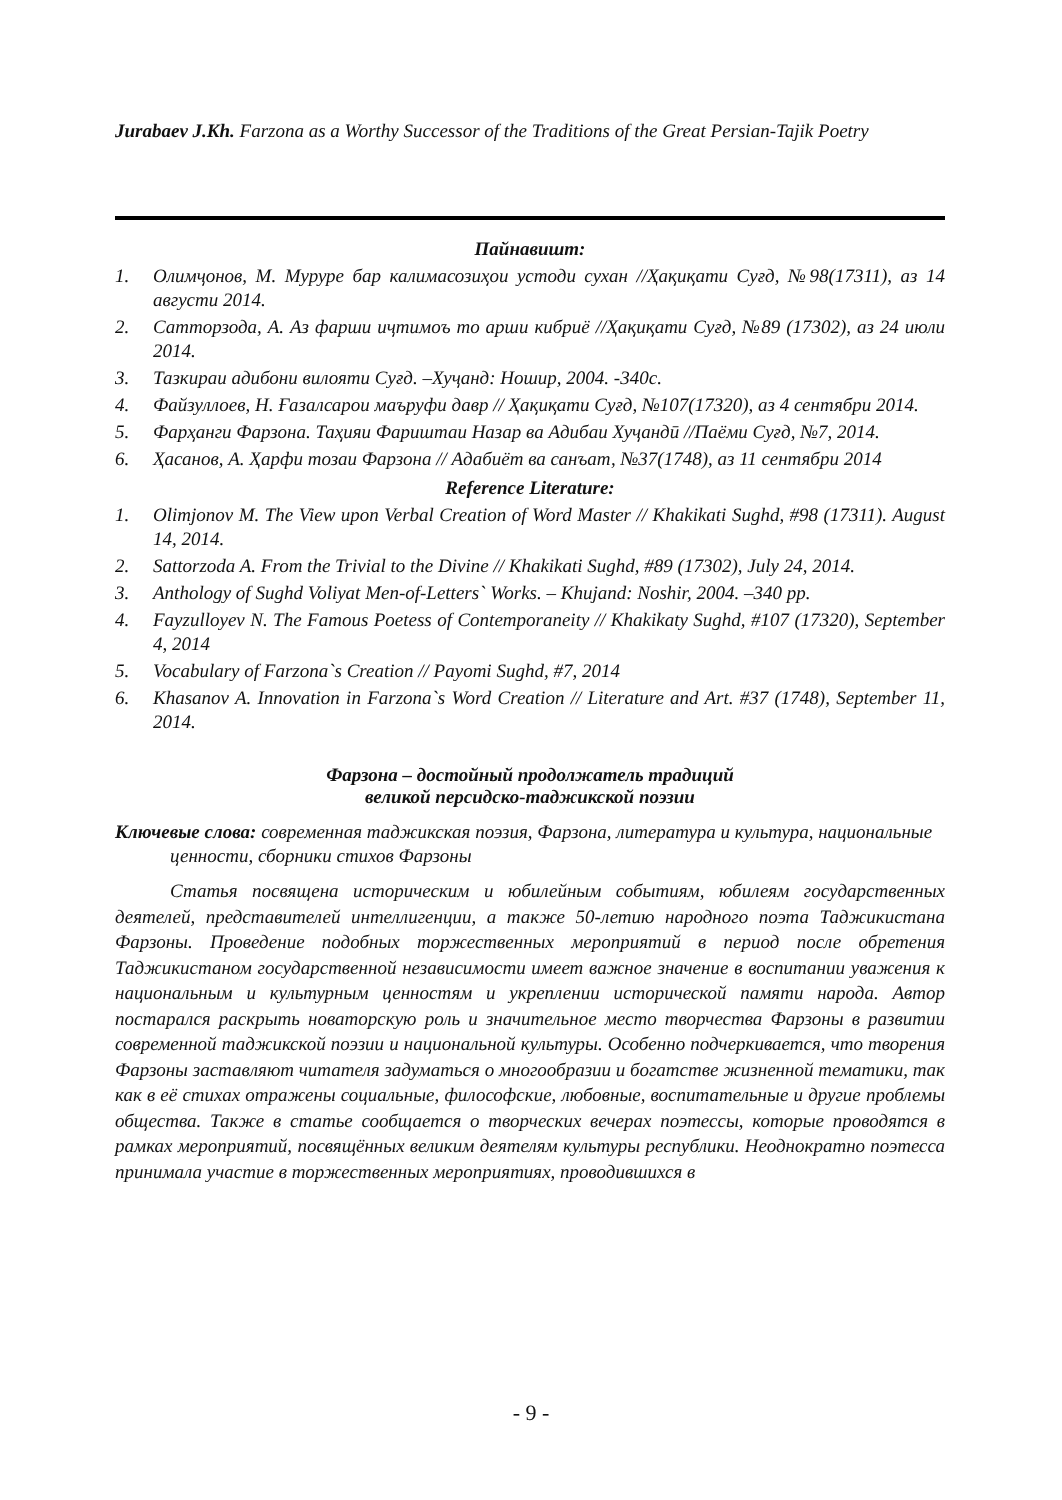Jurabaev J.Kh. Farzona as a Worthy Successor of the Traditions of the Great Persian-Tajik Poetry
Пайнавишт:
1. Олимҷонов, М. Муруре бар калимасозиҳои устоди сухан //Ҳақиқати Суғд, №98(17311), аз 14 августи 2014.
2. Сатторзода, А. Аз фарши иҷтимоъ то арши кибриё //Ҳақиқати Суғд, №89 (17302), аз 24 июли 2014.
3. Тазкираи адибони вилояти Суғд. –Хуҷанд: Ношир, 2004. -340с.
4. Файзуллоев, Н. Ғазалсарои маъруфи давр // Ҳақиқати Суғд, №107(17320), аз 4 сентябри 2014.
5. Фарҳанги Фарзона. Таҳияи Фариштаи Назар ва Адибаи Хуҷандӣ //Паёми Суғд, №7, 2014.
6. Ҳасанов, А. Ҳарфи тозаи Фарзона // Адабиёт ва санъат, №37(1748), аз 11 сентябри 2014
Reference Literature:
1. Olimjonov M. The View upon Verbal Creation of Word Master // Khakikati Sughd, #98 (17311). August 14, 2014.
2. Sattorzoda A. From the Trivial to the Divine // Khakikati Sughd, #89 (17302), July 24, 2014.
3. Anthology of Sughd Voliyat Men-of-Letters` Works. – Khujand: Noshir, 2004. –340 pp.
4. Fayzulloyev N. The Famous Poetess of Contemporaneity // Khakikaty Sughd, #107 (17320), September 4, 2014
5. Vocabulary of Farzona`s Creation // Payomi Sughd, #7, 2014
6. Khasanov A. Innovation in Farzona`s Word Creation // Literature and Art. #37 (1748), September 11, 2014.
Фарзона – достойный продолжатель традиций
великой персидско-таджикской поэзии
Ключевые слова: современная таджикская поэзия, Фарзона, литература и культура, национальные ценности, сборники стихов Фарзоны
Статья посвящена историческим и юбилейным событиям, юбилеям государственных деятелей, представителей интеллигенции, а также 50-летию народного поэта Таджикистана Фарзоны. Проведение подобных торжественных мероприятий в период после обретения Таджикистаном государственной независимости имеет важное значение в воспитании уважения к национальным и культурным ценностям и укреплении исторической памяти народа. Автор постарался раскрыть новаторскую роль и значительное место творчества Фарзоны в развитии современной таджикской поэзии и национальной культуры. Особенно подчеркивается, что творения Фарзоны заставляют читателя задуматься о многообразии и богатстве жизненной тематики, так как в её стихах отражены социальные, философские, любовные, воспитательные и другие проблемы общества. Также в статье сообщается о творческих вечерах поэтессы, которые проводятся в рамках мероприятий, посвящённых великим деятелям культуры республики. Неоднократно поэтесса принимала участие в торжественных мероприятиях, проводившихся в
- 9 -